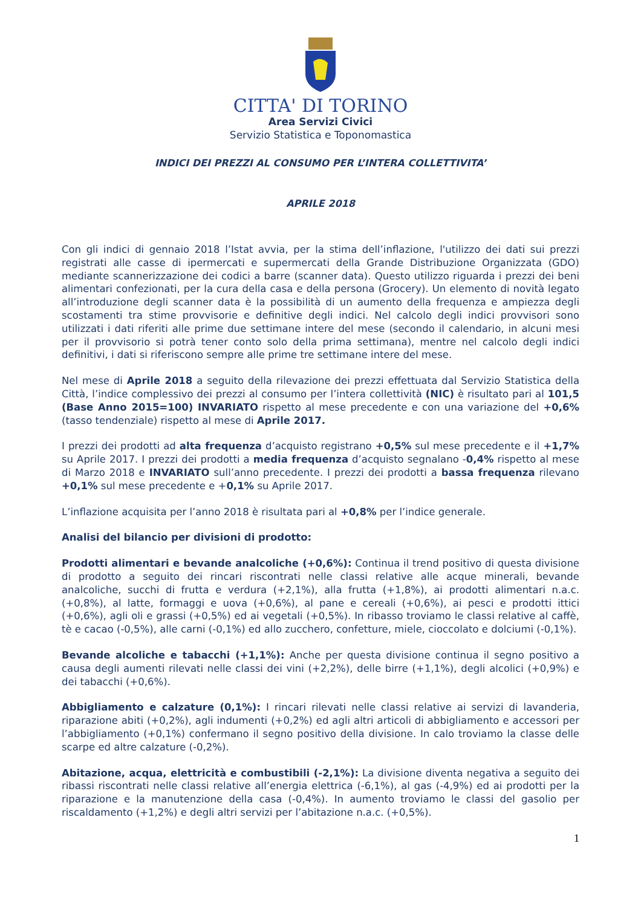CITTA' DI TORINO
Area Servizi Civici
Servizio Statistica e Toponomastica
INDICI DEI PREZZI AL CONSUMO PER L’INTERA COLLETTIVITA’
APRILE 2018
Con gli indici di gennaio 2018 l’Istat avvia, per la stima dell’inflazione, l'utilizzo dei dati sui prezzi registrati alle casse di ipermercati e supermercati della Grande Distribuzione Organizzata (GDO) mediante scannerizzazione dei codici a barre (scanner data). Questo utilizzo riguarda i prezzi dei beni alimentari confezionati, per la cura della casa e della persona (Grocery). Un elemento di novità legato all’introduzione degli scanner data è la possibilità di un aumento della frequenza e ampiezza degli scostamenti tra stime provvisorie e definitive degli indici. Nel calcolo degli indici provvisori sono utilizzati i dati riferiti alle prime due settimane intere del mese (secondo il calendario, in alcuni mesi per il provvisorio si potrà tener conto solo della prima settimana), mentre nel calcolo degli indici definitivi, i dati si riferiscono sempre alle prime tre settimane intere del mese.
Nel mese di Aprile 2018 a seguito della rilevazione dei prezzi effettuata dal Servizio Statistica della Città, l’indice complessivo dei prezzi al consumo per l’intera collettività (NIC) è risultato pari al 101,5 (Base Anno 2015=100) INVARIATO rispetto al mese precedente e con una variazione del +0,6% (tasso tendenziale) rispetto al mese di Aprile 2017.
I prezzi dei prodotti ad alta frequenza d’acquisto registrano +0,5% sul mese precedente e il +1,7% su Aprile 2017. I prezzi dei prodotti a media frequenza d’acquisto segnalano -0,4% rispetto al mese di Marzo 2018 e INVARIATO sull’anno precedente. I prezzi dei prodotti a bassa frequenza rilevano +0,1% sul mese precedente e +0,1% su Aprile 2017.
L’inflazione acquisita per l’anno 2018 è risultata pari al +0,8% per l’indice generale.
Analisi del bilancio per divisioni di prodotto:
Prodotti alimentari e bevande analcoliche (+0,6%): Continua il trend positivo di questa divisione di prodotto a seguito dei rincari riscontrati nelle classi relative alle acque minerali, bevande analcoliche, succhi di frutta e verdura (+2,1%), alla frutta (+1,8%), ai prodotti alimentari n.a.c. (+0,8%), al latte, formaggi e uova (+0,6%), al pane e cereali (+0,6%), ai pesci e prodotti ittici (+0,6%), agli oli e grassi (+0,5%) ed ai vegetali (+0,5%). In ribasso troviamo le classi relative al caffè, tè e cacao (-0,5%), alle carni (-0,1%) ed allo zucchero, confetture, miele, cioccolato e dolciumi (-0,1%).
Bevande alcoliche e tabacchi (+1,1%): Anche per questa divisione continua il segno positivo a causa degli aumenti rilevati nelle classi dei vini (+2,2%), delle birre (+1,1%), degli alcolici (+0,9%) e dei tabacchi (+0,6%).
Abbigliamento e calzature (0,1%): I rincari rilevati nelle classi relative ai servizi di lavanderia, riparazione abiti (+0,2%), agli indumenti (+0,2%) ed agli altri articoli di abbigliamento e accessori per l’abbigliamento (+0,1%) confermano il segno positivo della divisione. In calo troviamo la classe delle scarpe ed altre calzature (-0,2%).
Abitazione, acqua, elettricità e combustibili (-2,1%): La divisione diventa negativa a seguito dei ribassi riscontrati nelle classi relative all’energia elettrica (-6,1%), al gas (-4,9%) ed ai prodotti per la riparazione e la manutenzione della casa (-0,4%). In aumento troviamo le classi del gasolio per riscaldamento (+1,2%) e degli altri servizi per l’abitazione n.a.c. (+0,5%).
1